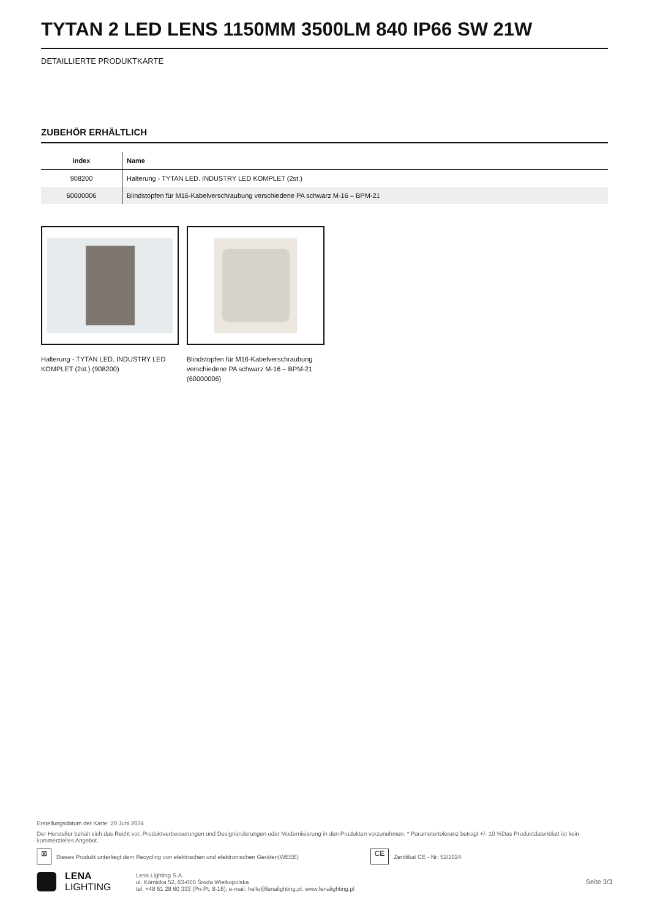TYTAN 2 LED LENS 1150MM 3500LM 840 IP66 SW 21W
DETAILLIERTE PRODUKTKARTE
ZUBEHÖR ERHÄLTLICH
| index | Name |
| --- | --- |
| 908200 | Halterung - TYTAN LED. INDUSTRY LED KOMPLET (2st.) |
| 60000006 | Blindstopfen für M16-Kabelverschraubung verschiedene PA schwarz M-16 – BPM-21 |
Halterung - TYTAN LED. INDUSTRY LED KOMPLET (2st.) (908200)
Blindstopfen für M16-Kabelverschraubung verschiedene PA schwarz M-16 – BPM-21 (60000006)
Erstellungsdatum der Karte: 20 Juni 2024
Der Hersteller behält sich das Recht vor, Produktverbesserungen und Designänderungen oder Modernisierung in den Produkten vorzunehmen. * Parametertoleranz beträgt +/- 10 %Das Produktdatenblatt ist kein kommerzielles Angebot.
⊠
Dieses Produkt unterliegt dem Recycling von elektrischen und elektronischen Geräten(WEEE)
CE
Zertifikat CE - Nr: 52/2024
LENA
LIGHTING
Lena Lighting S.A.
ul. Kórnicka 52, 63-000 Środa Wielkopolska
tel. +48 61 28 60 333 (Pn-Pt, 8-16), e-mail: hello@lenalighting.pl, www.lenalighting.pl
Seite 3/3